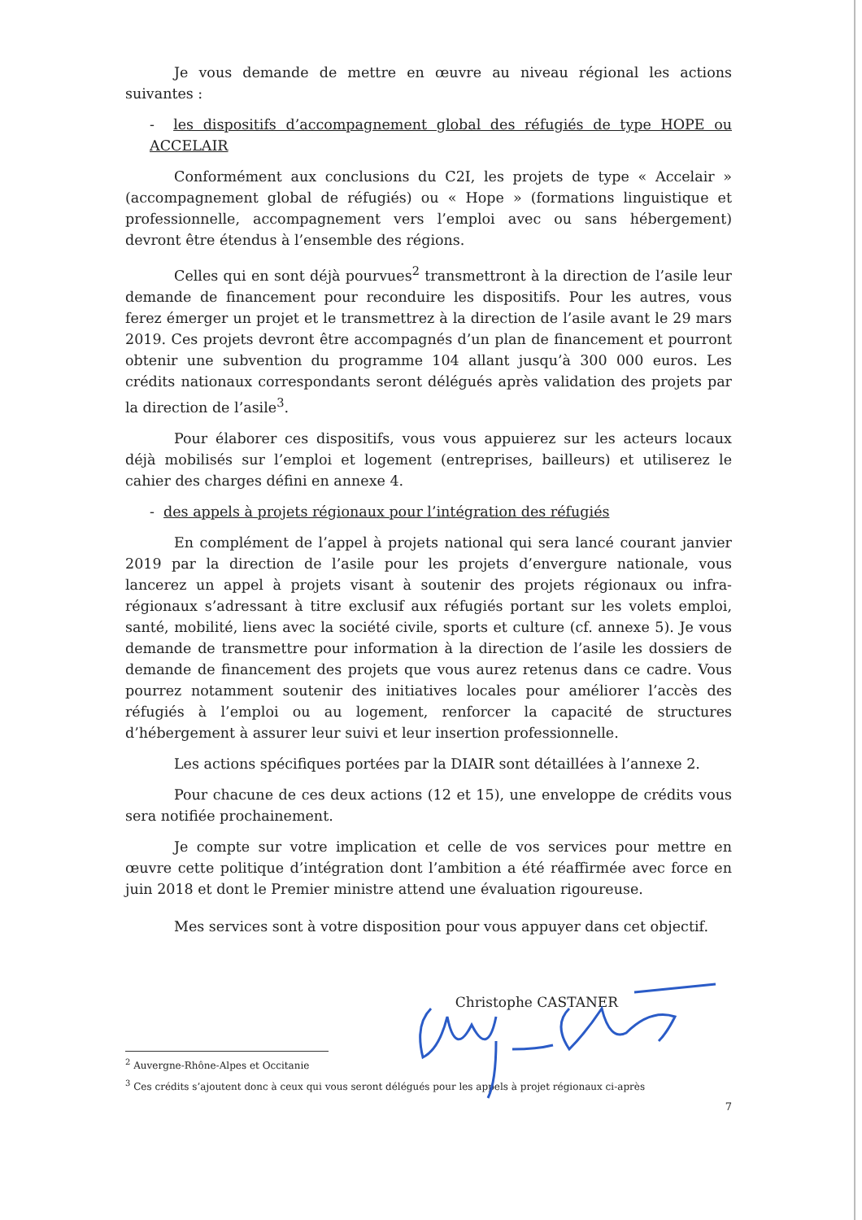Je vous demande de mettre en œuvre au niveau régional les actions suivantes :
- les dispositifs d’accompagnement global des réfugiés de type HOPE ou ACCELAIR
Conformément aux conclusions du C2I, les projets de type « Accelair » (accompagnement global de réfugiés) ou « Hope » (formations linguistique et professionnelle, accompagnement vers l’emploi avec ou sans hébergement) devront être étendus à l’ensemble des régions.
Celles qui en sont déjà pourvues<sup>2</sup> transmettront à la direction de l’asile leur demande de financement pour reconduire les dispositifs. Pour les autres, vous ferez émerger un projet et le transmettrez à la direction de l’asile avant le 29 mars 2019. Ces projets devront être accompagnés d’un plan de financement et pourront obtenir une subvention du programme 104 allant jusqu’à 300 000 euros. Les crédits nationaux correspondants seront délégués après validation des projets par la direction de l’asile<sup>3</sup>.
Pour élaborer ces dispositifs, vous vous appuierez sur les acteurs locaux déjà mobilisés sur l’emploi et logement (entreprises, bailleurs) et utiliserez le cahier des charges défini en annexe 4.
- des appels à projets régionaux pour l’intégration des réfugiés
En complément de l’appel à projets national qui sera lancé courant janvier 2019 par la direction de l’asile pour les projets d’envergure nationale, vous lancerez un appel à projets visant à soutenir des projets régionaux ou infra-régionaux s’adressant à titre exclusif aux réfugiés portant sur les volets emploi, santé, mobilité, liens avec la société civile, sports et culture (cf. annexe 5). Je vous demande de transmettre pour information à la direction de l’asile les dossiers de demande de financement des projets que vous aurez retenus dans ce cadre. Vous pourrez notamment soutenir des initiatives locales pour améliorer l’accès des réfugiés à l’emploi ou au logement, renforcer la capacité de structures d’hébergement à assurer leur suivi et leur insertion professionnelle.
Les actions spécifiques portées par la DIAIR sont détaillées à l’annexe 2.
Pour chacune de ces deux actions (12 et 15), une enveloppe de crédits vous sera notifiée prochainement.
Je compte sur votre implication et celle de vos services pour mettre en œuvre cette politique d’intégration dont l’ambition a été réaffirmée avec force en juin 2018 et dont le Premier ministre attend une évaluation rigoureuse.
Mes services sont à votre disposition pour vous appuyer dans cet objectif.
Christophe CASTANER
<sup>2</sup> Auvergne-Rhône-Alpes et Occitanie
<sup>3</sup> Ces crédits s’ajoutent donc à ceux qui vous seront délégués pour les appels à projet régionaux ci-après
7